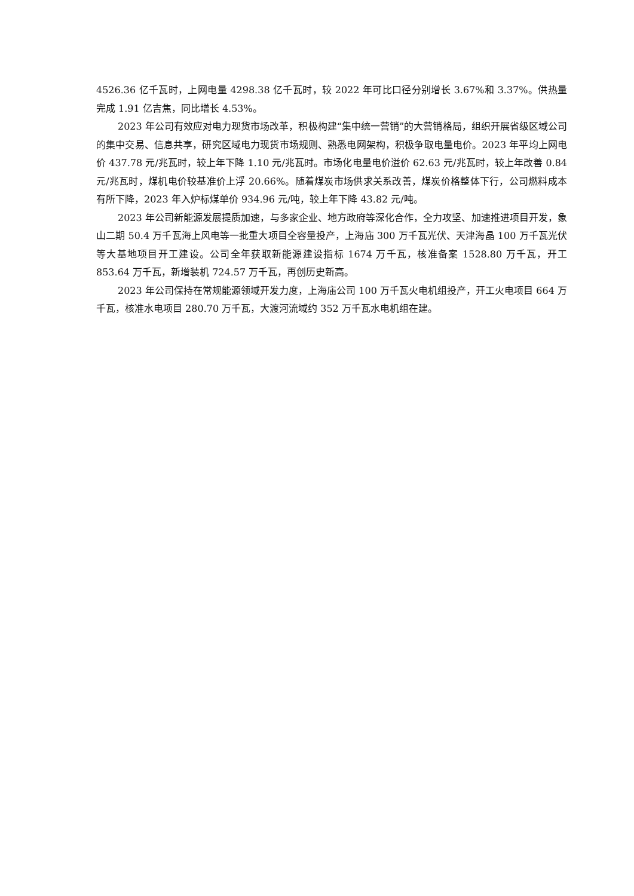4526.36 亿千瓦时，上网电量 4298.38 亿千瓦时，较 2022 年可比口径分别增长 3.67%和 3.37%。供热量完成 1.91 亿吉焦，同比增长 4.53%。
2023 年公司有效应对电力现货市场改革，积极构建“集中统一营销”的大营销格局，组织开展省级区域公司的集中交易、信息共享，研究区域电力现货市场规则、熟悉电网架构，积极争取电量电价。2023 年平均上网电价 437.78 元/兆瓦时，较上年下降 1.10 元/兆瓦时。市场化电量电价溢价 62.63 元/兆瓦时，较上年改善 0.84 元/兆瓦时，煤机电价较基准价上浮 20.66%。随着煤炭市场供求关系改善，煤炭价格整体下行，公司燃料成本有所下降，2023 年入炉标煤单价 934.96 元/吨，较上年下降 43.82 元/吨。
2023 年公司新能源发展提质加速，与多家企业、地方政府等深化合作，全力攻坚、加速推进项目开发，象山二期 50.4 万千瓦海上风电等一批重大项目全容量投产，上海庙 300 万千瓦光伏、天津海晶 100 万千瓦光伏等大基地项目开工建设。公司全年获取新能源建设指标 1674 万千瓦，核准备案 1528.80 万千瓦，开工 853.64 万千瓦，新增装机 724.57 万千瓦，再创历史新高。
2023 年公司保持在常规能源领域开发力度，上海庙公司 100 万千瓦火电机组投产，开工火电项目 664 万千瓦，核准水电项目 280.70 万千瓦，大渡河流域约 352 万千瓦水电机组在建。